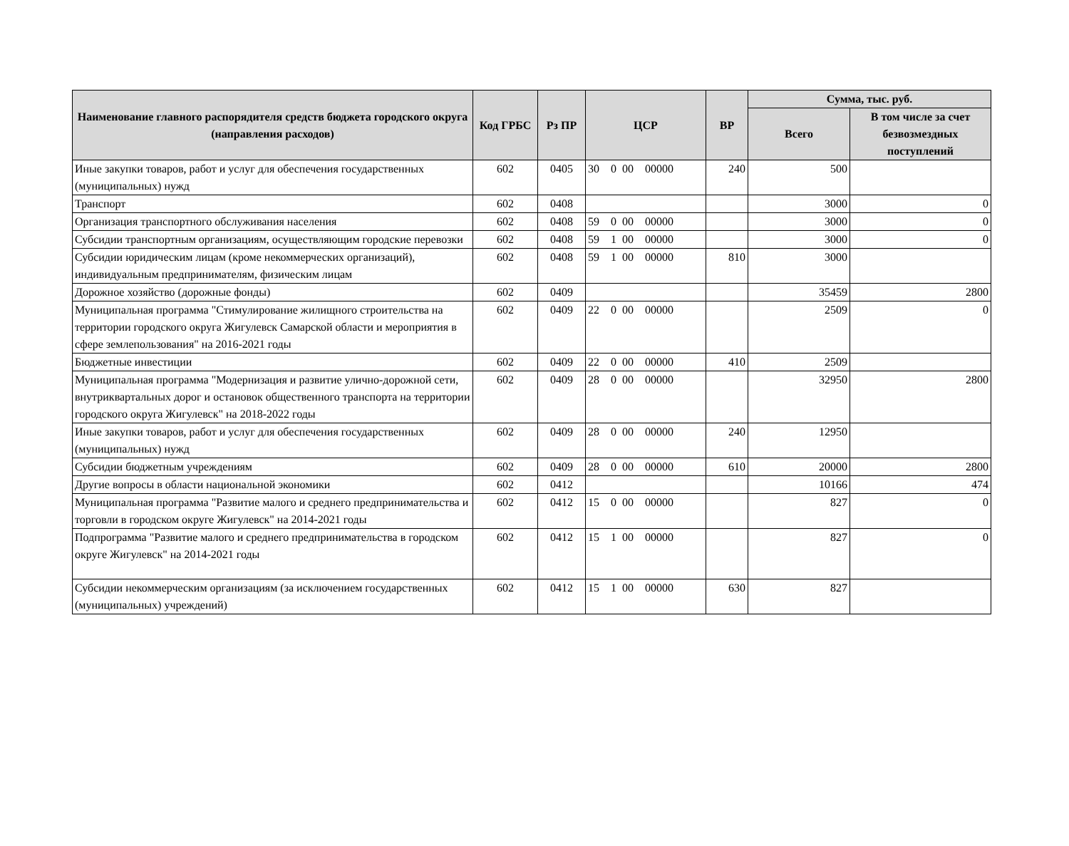| Наименование главного распорядителя средств бюджета городского округа (направления расходов) | Код ГРБС | Рз ПР | ЦСР | ВР | Сумма, тыс. руб. | |
| --- | --- | --- | --- | --- | --- | --- |
| | | | | | Всего | В том числе за счет безвозмездных поступлений |
| Иные закупки товаров, работ и услуг для обеспечения государственных (муниципальных) нужд | 602 | 0405 | 30 0 00 00000 | 240 | 500 | |
| Транспорт | 602 | 0408 | | | 3000 | 0 |
| Организация транспортного обслуживания населения | 602 | 0408 | 59 0 00 00000 | | 3000 | 0 |
| Субсидии транспортным организациям, осуществляющим городские перевозки | 602 | 0408 | 59 1 00 00000 | | 3000 | 0 |
| Субсидии юридическим лицам (кроме некоммерческих организаций), индивидуальным предпринимателям, физическим лицам | 602 | 0408 | 59 1 00 00000 | 810 | 3000 | |
| Дорожное хозяйство (дорожные фонды) | 602 | 0409 | | | 35459 | 2800 |
| Муниципальная программа "Стимулирование жилищного строительства на территории городского округа Жигулевск Самарской области и мероприятия в сфере землепользования" на 2016-2021 годы | 602 | 0409 | 22 0 00 00000 | | 2509 | 0 |
| Бюджетные инвестиции | 602 | 0409 | 22 0 00 00000 | 410 | 2509 | |
| Муниципальная программа "Модернизация и развитие улично-дорожной сети, внутриквартальных дорог и остановок общественного транспорта на территории городского округа Жигулевск" на 2018-2022 годы | 602 | 0409 | 28 0 00 00000 | | 32950 | 2800 |
| Иные закупки товаров, работ и услуг для обеспечения государственных (муниципальных) нужд | 602 | 0409 | 28 0 00 00000 | 240 | 12950 | |
| Субсидии бюджетным учреждениям | 602 | 0409 | 28 0 00 00000 | 610 | 20000 | 2800 |
| Другие вопросы в области национальной экономики | 602 | 0412 | | | 10166 | 474 |
| Муниципальная программа "Развитие малого и среднего предпринимательства и торговли в городском округе Жигулевск" на 2014-2021 годы | 602 | 0412 | 15 0 00 00000 | | 827 | 0 |
| Подпрограмма "Развитие малого и среднего предпринимательства в городском округе Жигулевск" на 2014-2021 годы | 602 | 0412 | 15 1 00 00000 | | 827 | 0 |
| Субсидии некоммерческим организациям (за исключением государственных (муниципальных) учреждений) | 602 | 0412 | 15 1 00 00000 | 630 | 827 | |